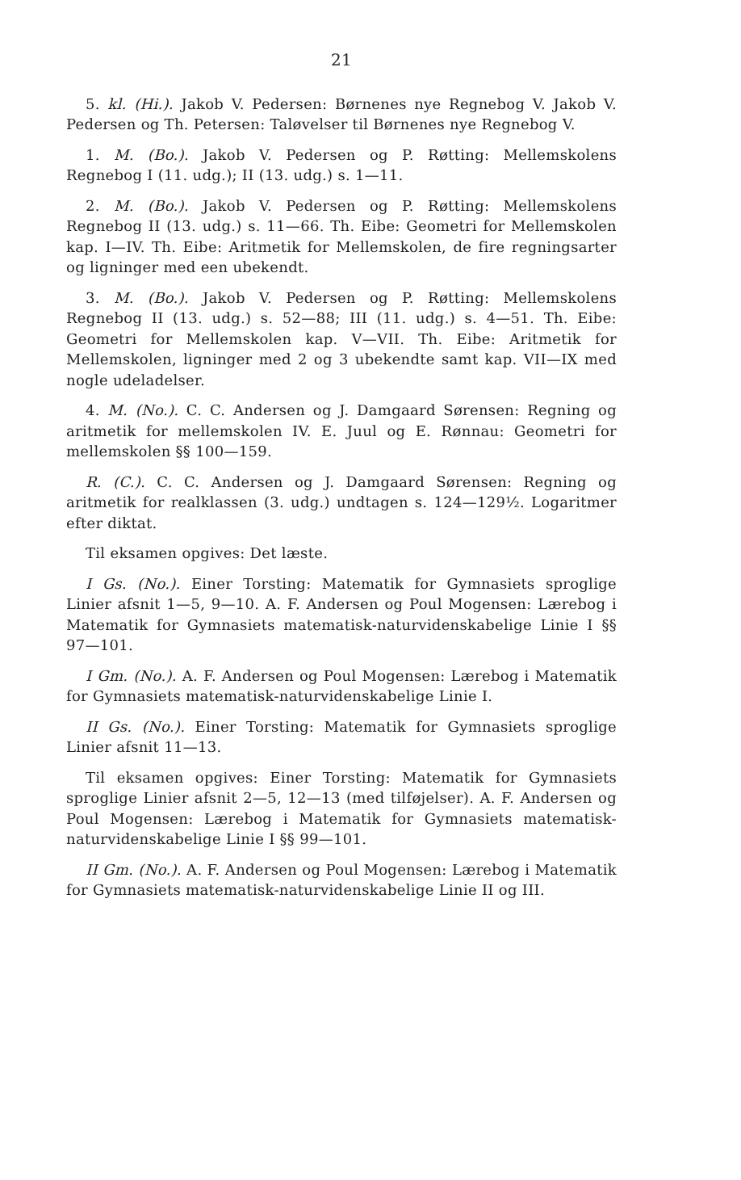21
5. kl. (Hi.). Jakob V. Pedersen: Børnenes nye Regnebog V. Jakob V. Pedersen og Th. Petersen: Taløvelser til Børnenes nye Regnebog V.
1. M. (Bo.). Jakob V. Pedersen og P. Røtting: Mellemskolens Regnebog I (11. udg.); II (13. udg.) s. 1—11.
2. M. (Bo.). Jakob V. Pedersen og P. Røtting: Mellemskolens Regnebog II (13. udg.) s. 11—66. Th. Eibe: Geometri for Mellemskolen kap. I—IV. Th. Eibe: Aritmetik for Mellemskolen, de fire regningsarter og ligninger med een ubekendt.
3. M. (Bo.). Jakob V. Pedersen og P. Røtting: Mellemskolens Regnebog II (13. udg.) s. 52—88; III (11. udg.) s. 4—51. Th. Eibe: Geometri for Mellemskolen kap. V—VII. Th. Eibe: Aritmetik for Mellemskolen, ligninger med 2 og 3 ubekendte samt kap. VII—IX med nogle udeladelser.
4. M. (No.). C. C. Andersen og J. Damgaard Sørensen: Regning og aritmetik for mellemskolen IV. E. Juul og E. Rønnau: Geometri for mellemskolen §§ 100—159.
R. (C.). C. C. Andersen og J. Damgaard Sørensen: Regning og aritmetik for realklassen (3. udg.) undtagen s. 124—129½. Logaritmer efter diktat.
Til eksamen opgives: Det læste.
I Gs. (No.). Einer Torsting: Matematik for Gymnasiets sproglige Linier afsnit 1—5, 9—10. A. F. Andersen og Poul Mogensen: Lærebog i Matematik for Gymnasiets matematisk-naturvidenskabelige Linie I §§ 97—101.
I Gm. (No.). A. F. Andersen og Poul Mogensen: Lærebog i Matematik for Gymnasiets matematisk-naturvidenskabelige Linie I.
II Gs. (No.). Einer Torsting: Matematik for Gymnasiets sproglige Linier afsnit 11—13.
Til eksamen opgives: Einer Torsting: Matematik for Gymnasiets sproglige Linier afsnit 2—5, 12—13 (med tilføjelser). A. F. Andersen og Poul Mogensen: Lærebog i Matematik for Gymnasiets matematisk-naturvidenskabelige Linie I §§ 99—101.
II Gm. (No.). A. F. Andersen og Poul Mogensen: Lærebog i Matematik for Gymnasiets matematisk-naturvidenskabelige Linie II og III.